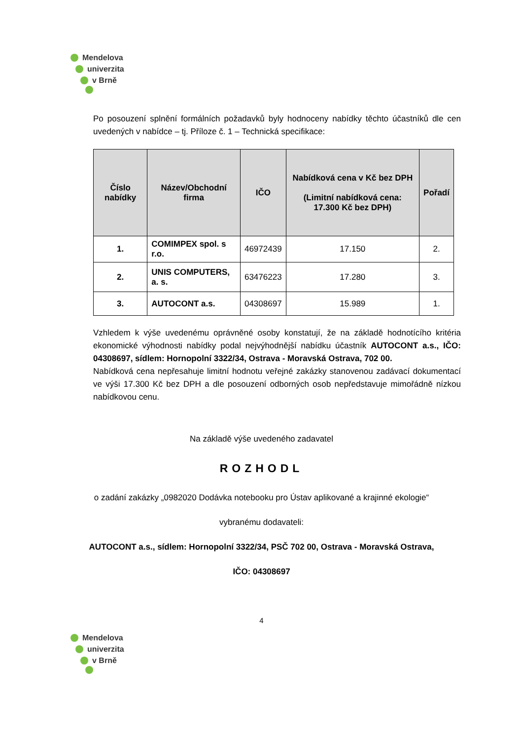Mendelova
univerzita
v Brně
Po posouzení splnění formálních požadavků byly hodnoceny nabídky těchto účastníků dle cen uvedených v nabídce – tj. Příloze č. 1 – Technická specifikace:
| Číslo nabídky | Název/Obchodní firma | IČO | Nabídková cena v Kč bez DPH (Limitní nabídková cena: 17.300 Kč bez DPH) | Pořadí |
| --- | --- | --- | --- | --- |
| 1. | COMIMPEX spol. s r.o. | 46972439 | 17.150 | 2. |
| 2. | UNIS COMPUTERS, a. s. | 63476223 | 17.280 | 3. |
| 3. | AUTOCONT a.s. | 04308697 | 15.989 | 1. |
Vzhledem k výše uvedenému oprávněné osoby konstatují, že na základě hodnotícího kritéria ekonomické výhodnosti nabídky podal nejvýhodnější nabídku účastník AUTOCONT a.s., IČO: 04308697, sídlem: Hornopolní 3322/34, Ostrava - Moravská Ostrava, 702 00.
Nabídková cena nepřesahuje limitní hodnotu veřejné zakázky stanovenou zadávací dokumentací ve výši 17.300 Kč bez DPH a dle posouzení odborných osob nepředstavuje mimořádně nízkou nabídkovou cenu.
Na základě výše uvedeného zadavatel
ROZHODL
o zadání zakázky „0982020 Dodávka notebooku pro Ústav aplikované a krajinné ekologie“
vybranému dodavateli:
AUTOCONT a.s., sídlem: Hornopolní 3322/34, PSČ 702 00, Ostrava - Moravská Ostrava,
IČO: 04308697
4
Mendelova
univerzita
v Brně